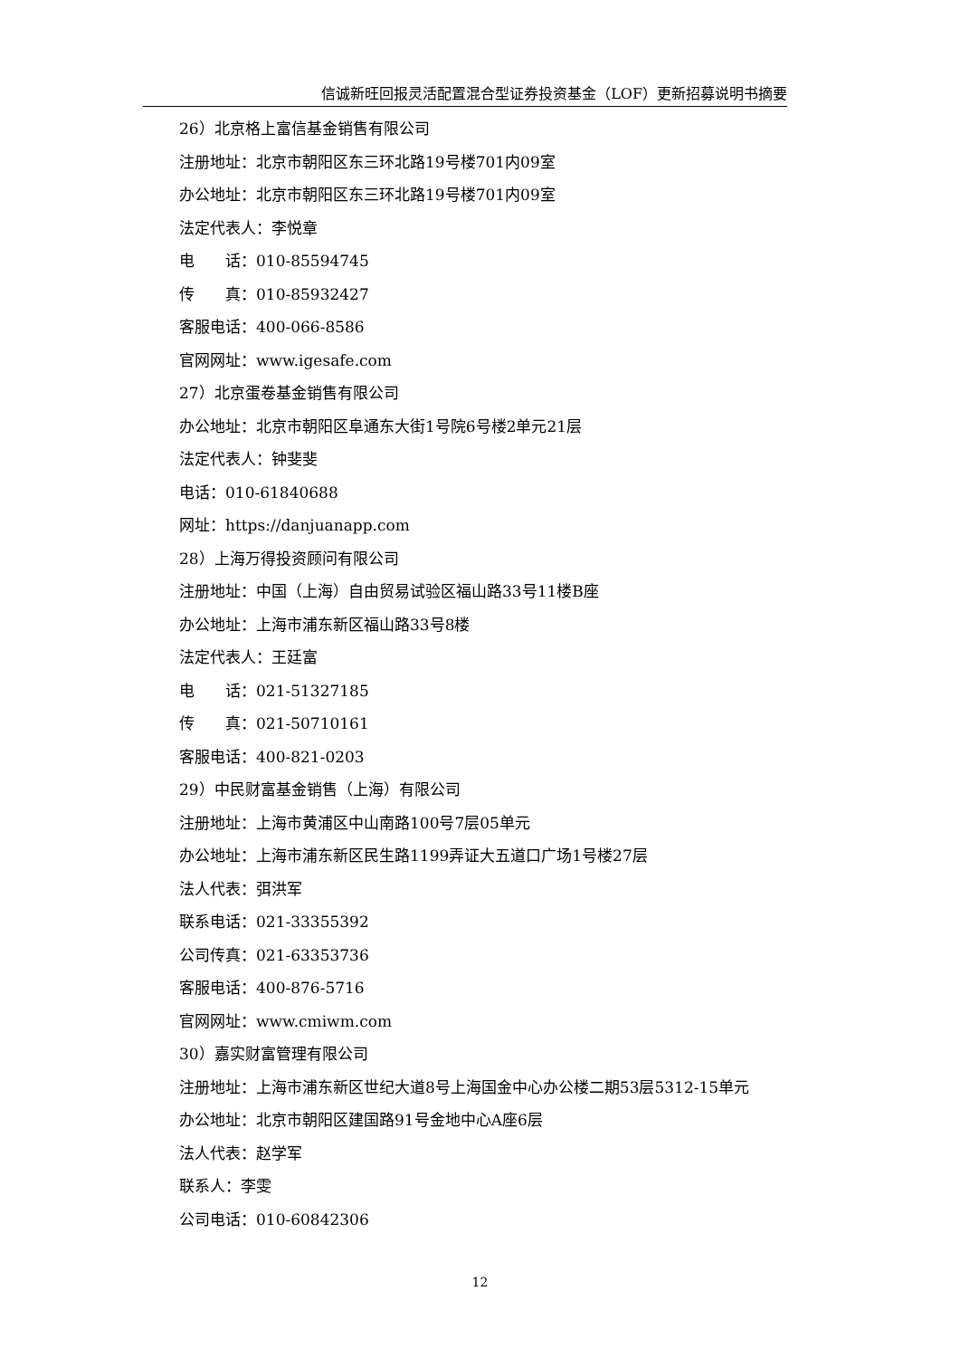信诚新旺回报灵活配置混合型证券投资基金（LOF）更新招募说明书摘要
26）北京格上富信基金销售有限公司
注册地址：北京市朝阳区东三环北路19号楼701内09室
办公地址：北京市朝阳区东三环北路19号楼701内09室
法定代表人：李悦章
电　　话：010-85594745
传　　真：010-85932427
客服电话：400-066-8586
官网网址：www.igesafe.com
27）北京蛋卷基金销售有限公司
办公地址：北京市朝阳区阜通东大街1号院6号楼2单元21层
法定代表人：钟斐斐
电话：010-61840688
网址：https://danjuanapp.com
28）上海万得投资顾问有限公司
注册地址：中国（上海）自由贸易试验区福山路33号11楼B座
办公地址：上海市浦东新区福山路33号8楼
法定代表人：王廷富
电　　话：021-51327185
传　　真：021-50710161
客服电话：400-821-0203
29）中民财富基金销售（上海）有限公司
注册地址：上海市黄浦区中山南路100号7层05单元
办公地址：上海市浦东新区民生路1199弄证大五道口广场1号楼27层
法人代表：弭洪军
联系电话：021-33355392
公司传真：021-63353736
客服电话：400-876-5716
官网网址：www.cmiwm.com
30）嘉实财富管理有限公司
注册地址：上海市浦东新区世纪大道8号上海国金中心办公楼二期53层5312-15单元
办公地址：北京市朝阳区建国路91号金地中心A座6层
法人代表：赵学军
联系人：李雯
公司电话：010-60842306
12